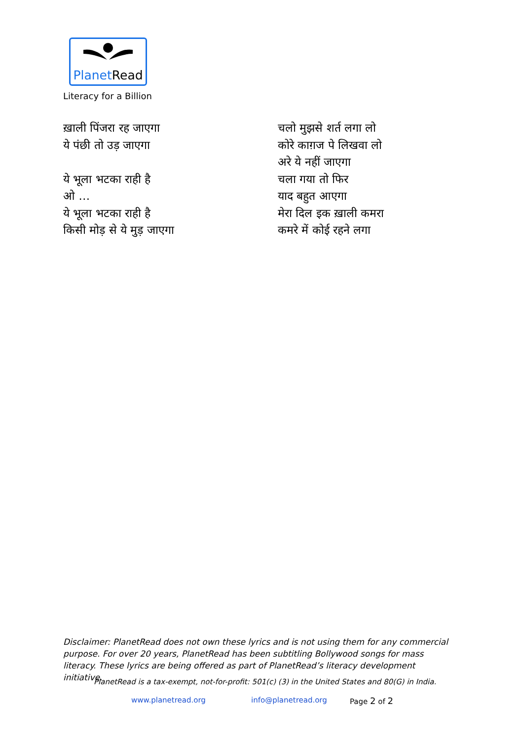PlanetRead
Literacy for a Billion
ख़ाली पिंजरा रह जाएगा
ये पंछी तो उड़ जाएगा
ये भूला भटका राही है
ओ …
ये भूला भटका राही है
किसी मोड़ से ये मुड़ जाएगा
चलो मुझसे शर्त लगा लो
कोरे काग़ज पे लिखवा लो
अरे ये नहीं जाएगा
चला गया तो फिर
याद बहुत आएगा
मेरा दिल इक ख़ाली कमरा
कमरे में कोई रहने लगा
Disclaimer: PlanetRead does not own these lyrics and is not using them for any commercial purpose. For over 20 years, PlanetRead has been subtitling Bollywood songs for mass literacy. These lyrics are being offered as part of PlanetRead’s literacy development initiative.
PlanetRead is a tax-exempt, not-for-profit: 501(c) (3) in the United States and 80(G) in India.
www.planetread.org info@planetread.org Page 2 of 2